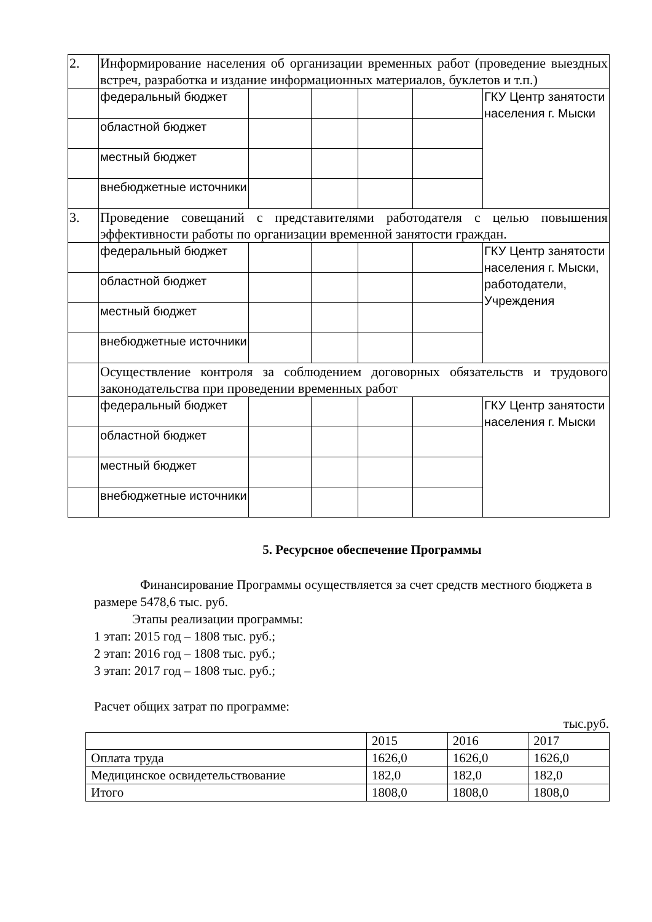| 2. | Информирование населения об организации временных работ (проведение выездных встреч, разработка и издание информационных материалов, буклетов и т.п.) | | | | | |
| | федеральный бюджет | | | | | ГКУ Центр занятости населения г. Мыски |
| | областной бюджет | | | | | |
| | местный бюджет | | | | | |
| | внебюджетные источники | | | | | |
| 3. | Проведение совещаний с представителями работодателя с целью повышения эффективности работы по организации временной занятости граждан. | | | | | |
| | федеральный бюджет | | | | | ГКУ Центр занятости населения г. Мыски, работодатели, Учреждения |
| | областной бюджет | | | | | |
| | местный бюджет | | | | | |
| | внебюджетные источники | | | | | |
| | Осуществление контроля за соблюдением договорных обязательств и трудового законодательства при проведении временных работ | | | | | |
| | федеральный бюджет | | | | | ГКУ Центр занятости населения г. Мыски |
| | областной бюджет | | | | | |
| | местный бюджет | | | | | |
| | внебюджетные источники | | | | | |
5. Ресурсное обеспечение Программы
Финансирование Программы осуществляется за счет средств местного бюджета в размере 5478,6 тыс. руб.
Этапы реализации программы:
1 этап: 2015 год – 1808 тыс. руб.;
2 этап: 2016 год – 1808 тыс. руб.;
3 этап: 2017 год – 1808 тыс. руб.;
Расчет общих затрат по программе:
тыс.руб.
| | 2015 | 2016 | 2017 |
| Оплата труда | 1626,0 | 1626,0 | 1626,0 |
| Медицинское освидетельствование | 182,0 | 182,0 | 182,0 |
| Итого | 1808,0 | 1808,0 | 1808,0 |